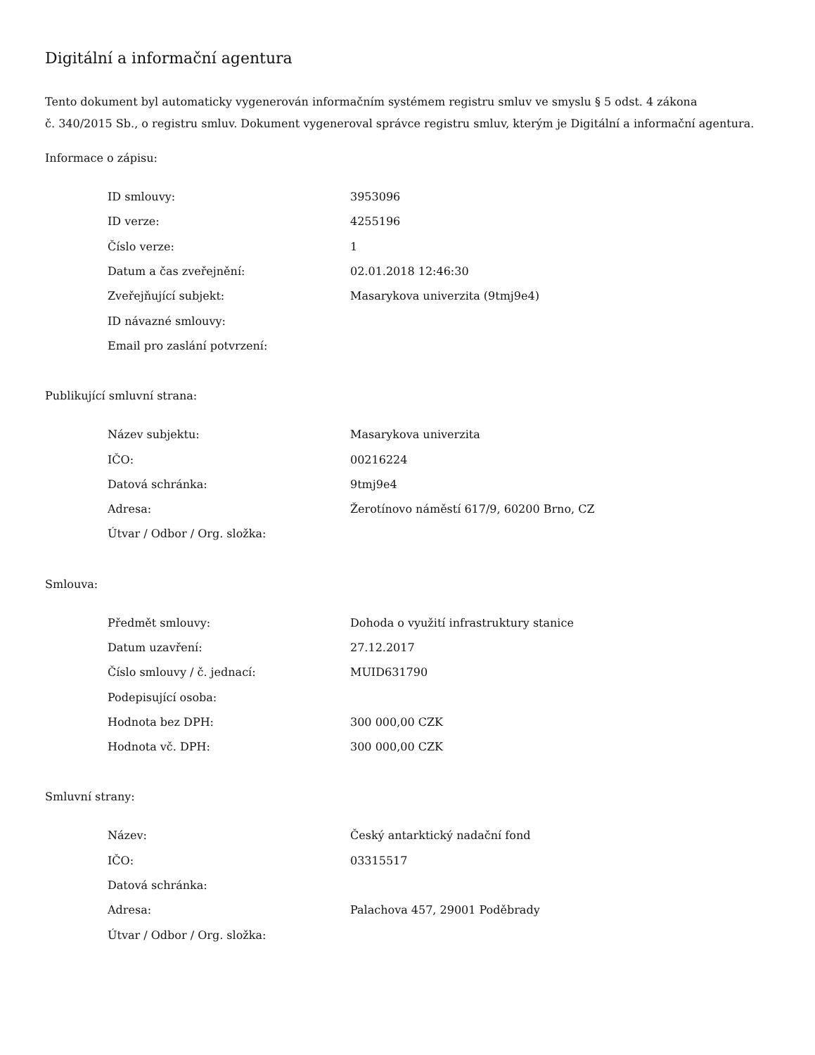Digitální a informační agentura
Tento dokument byl automaticky vygenerován informačním systémem registru smluv ve smyslu § 5 odst. 4 zákona
č. 340/2015 Sb., o registru smluv. Dokument vygeneroval správce registru smluv, kterým je Digitální a informační agentura.
Informace o zápisu:
| ID smlouvy: | 3953096 |
| ID verze: | 4255196 |
| Číslo verze: | 1 |
| Datum a čas zveřejnění: | 02.01.2018 12:46:30 |
| Zveřejňující subjekt: | Masarykova univerzita (9tmj9e4) |
| ID návazné smlouvy: | |
| Email pro zaslání potvrzení: | |
Publikující smluvní strana:
| Název subjektu: | Masarykova univerzita |
| IČO: | 00216224 |
| Datová schránka: | 9tmj9e4 |
| Adresa: | Žerotínovo náměstí 617/9, 60200 Brno, CZ |
| Útvar / Odbor / Org. složka: | |
Smlouva:
| Předmět smlouvy: | Dohoda o využití infrastruktury stanice |
| Datum uzavření: | 27.12.2017 |
| Číslo smlouvy / č. jednací: | MUID631790 |
| Podepisující osoba: | |
| Hodnota bez DPH: | 300 000,00 CZK |
| Hodnota vč. DPH: | 300 000,00 CZK |
Smluvní strany:
| Název: | Český antarktický nadační fond |
| IČO: | 03315517 |
| Datová schránka: | |
| Adresa: | Palachova 457, 29001 Poděbrady |
| Útvar / Odbor / Org. složka: | |